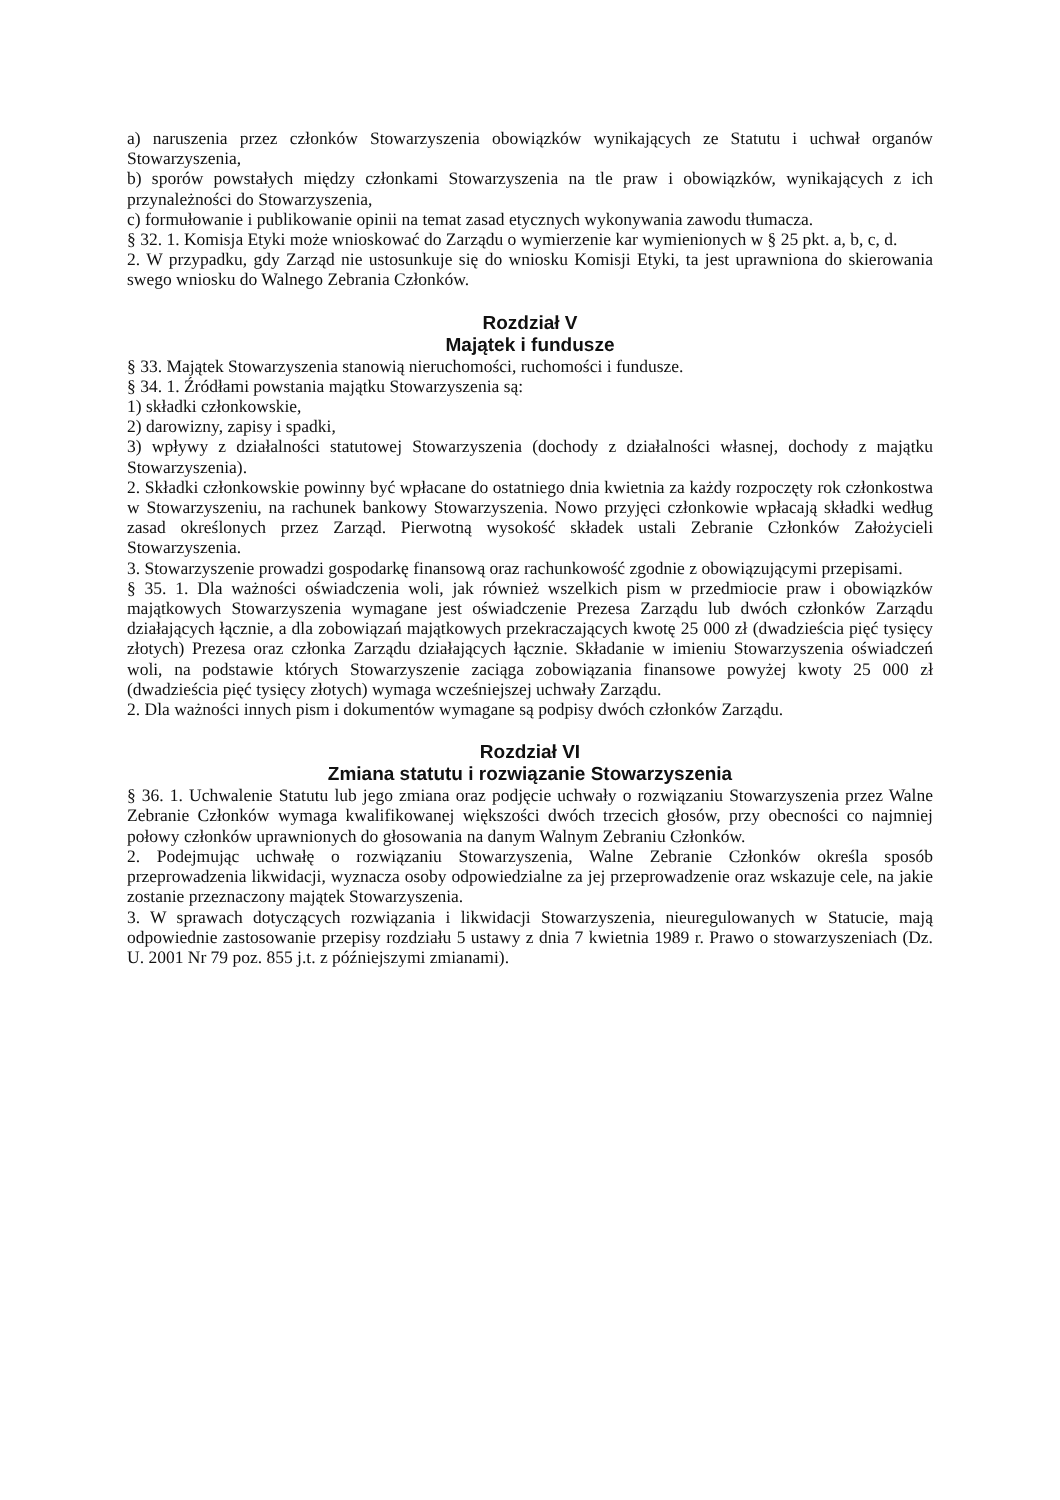a) naruszenia przez członków Stowarzyszenia obowiązków wynikających ze Statutu i uchwał organów Stowarzyszenia,
b) sporów powstałych między członkami Stowarzyszenia na tle praw i obowiązków, wynikających z ich przynależności do Stowarzyszenia,
c) formułowanie i publikowanie opinii na temat zasad etycznych wykonywania zawodu tłumacza.
§ 32. 1. Komisja Etyki może wnioskować do Zarządu o wymierzenie kar wymienionych w § 25 pkt. a, b, c, d.
2. W przypadku, gdy Zarząd nie ustosunkuje się do wniosku Komisji Etyki, ta jest uprawniona do skierowania swego wniosku do Walnego Zebrania Członków.
Rozdział V
Majątek i fundusze
§ 33. Majątek Stowarzyszenia stanowią nieruchomości, ruchomości i fundusze.
§ 34. 1. Źródłami powstania majątku Stowarzyszenia są:
1) składki członkowskie,
2) darowizny, zapisy i spadki,
3) wpływy z działalności statutowej Stowarzyszenia (dochody z działalności własnej, dochody z majątku Stowarzyszenia).
2. Składki członkowskie powinny być wpłacane do ostatniego dnia kwietnia za każdy rozpoczęty rok członkostwa w Stowarzyszeniu, na rachunek bankowy Stowarzyszenia. Nowo przyjęci członkowie wpłacają składki według zasad określonych przez Zarząd. Pierwotną wysokość składek ustali Zebranie Członków Założycieli Stowarzyszenia.
3. Stowarzyszenie prowadzi gospodarkę finansową oraz rachunkowość zgodnie z obowiązującymi przepisami.
§ 35. 1. Dla ważności oświadczenia woli, jak również wszelkich pism w przedmiocie praw i obowiązków majątkowych Stowarzyszenia wymagane jest oświadczenie Prezesa Zarządu lub dwóch członków Zarządu działających łącznie, a dla zobowiązań majątkowych przekraczających kwotę 25 000 zł (dwadzieścia pięć tysięcy złotych) Prezesa oraz członka Zarządu działających łącznie. Składanie w imieniu Stowarzyszenia oświadczeń woli, na podstawie których Stowarzyszenie zaciąga zobowiązania finansowe powyżej kwoty 25 000 zł (dwadzieścia pięć tysięcy złotych) wymaga wcześniejszej uchwały Zarządu.
2. Dla ważności innych pism i dokumentów wymagane są podpisy dwóch członków Zarządu.
Rozdział VI
Zmiana statutu i rozwiązanie Stowarzyszenia
§ 36. 1. Uchwalenie Statutu lub jego zmiana oraz podjęcie uchwały o rozwiązaniu Stowarzyszenia przez Walne Zebranie Członków wymaga kwalifikowanej większości dwóch trzecich głosów, przy obecności co najmniej połowy członków uprawnionych do głosowania na danym Walnym Zebraniu Członków.
2. Podejmując uchwałę o rozwiązaniu Stowarzyszenia, Walne Zebranie Członków określa sposób przeprowadzenia likwidacji, wyznacza osoby odpowiedzialne za jej przeprowadzenie oraz wskazuje cele, na jakie zostanie przeznaczony majątek Stowarzyszenia.
3. W sprawach dotyczących rozwiązania i likwidacji Stowarzyszenia, nieuregulowanych w Statucie, mają odpowiednie zastosowanie przepisy rozdziału 5 ustawy z dnia 7 kwietnia 1989 r. Prawo o stowarzyszeniach (Dz. U. 2001 Nr 79 poz. 855 j.t. z późniejszymi zmianami).